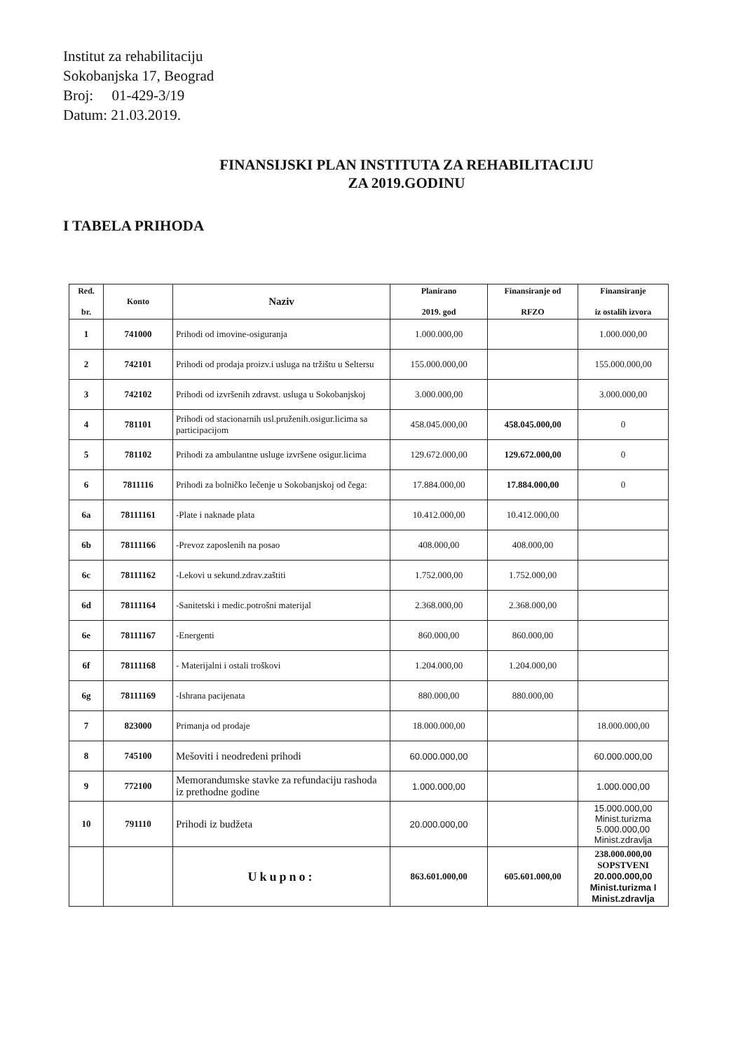Institut za rehabilitaciju
Sokobanjska 17, Beograd
Broj: 01-429-3/19
Datum: 21.03.2019.
FINANSIJSKI PLAN INSTITUTA ZA REHABILITACIJU
ZA 2019.GODINU
I TABELA PRIHODA
| Red. br. | Konto | Naziv | Planirano 2019. god | Finansiranje od RFZO | Finansiranje iz ostalih izvora |
| --- | --- | --- | --- | --- | --- |
| 1 | 741000 | Prihodi od imovine-osiguranja | 1.000.000,00 | | 1.000.000,00 |
| 2 | 742101 | Prihodi od prodaja proizv.i usluga na tržištu u Seltersu | 155.000.000,00 | | 155.000.000,00 |
| 3 | 742102 | Prihodi od izvršenih zdravst. usluga u Sokobanjskoj | 3.000.000,00 | | 3.000.000,00 |
| 4 | 781101 | Prihodi od stacionarnih usl.pruženih.osigur.licima sa participacijom | 458.045.000,00 | 458.045.000,00 | 0 |
| 5 | 781102 | Prihodi za ambulantne usluge izvršene osigur.licima | 129.672.000,00 | 129.672.000,00 | 0 |
| 6 | 7811116 | Prihodi za bolničko lečenje u Sokobanjskoj od čega: | 17.884.000,00 | 17.884.000,00 | 0 |
| 6a | 78111161 | -Plate i naknade plata | 10.412.000,00 | 10.412.000,00 | |
| 6b | 78111166 | -Prevoz zaposlenih na posao | 408.000,00 | 408.000,00 | |
| 6c | 78111162 | -Lekovi u sekund.zdrav.zaštiti | 1.752.000,00 | 1.752.000,00 | |
| 6d | 78111164 | -Sanitetski i medic.potrošni materijal | 2.368.000,00 | 2.368.000,00 | |
| 6e | 78111167 | -Energenti | 860.000,00 | 860.000,00 | |
| 6f | 78111168 | - Materijalni i ostali troškovi | 1.204.000,00 | 1.204.000,00 | |
| 6g | 78111169 | -Ishrana pacijenata | 880.000,00 | 880.000,00 | |
| 7 | 823000 | Primanja od prodaje | 18.000.000,00 | | 18.000.000,00 |
| 8 | 745100 | Mešoviti i neodređeni prihodi | 60.000.000,00 | | 60.000.000,00 |
| 9 | 772100 | Memorandumske stavke za refundaciju rashoda iz prethodne godine | 1.000.000,00 | | 1.000.000,00 |
| 10 | 791110 | Prihodi iz budžeta | 20.000.000,00 | | 15.000.000,00 Minist.turizma 5.000.000,00 Minist.zdravlja |
| | | Ukupno: | 863.601.000,00 | 605.601.000,00 | 238.000.000,00 SOPSTVENI 20.000.000,00 Minist.turizma I Minist.zdravlja |